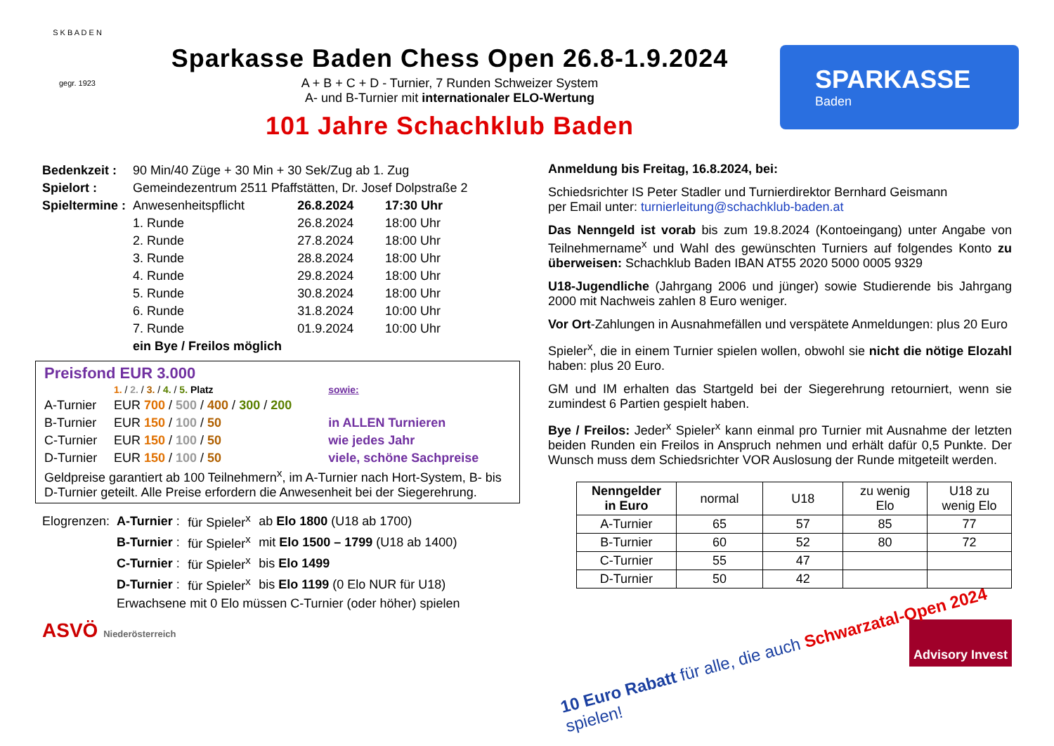S K B A D E N
gegr. 1923
Sparkasse Baden Chess Open 26.8-1.9.2024
A + B + C + D - Turnier, 7 Runden Schweizer System
A- und B-Turnier mit internationaler ELO-Wertung
101 Jahre Schachklub Baden
SPARKASSE
Baden
| Bedenkzeit : | 90 Min/40 Züge + 30 Min + 30 Sek/Zug ab 1. Zug | | |
| Spielort : | Gemeindezentrum 2511 Pfaffstätten, Dr. Josef Dolpstraße 2 | | |
| Spieltermine : | Anwesenheitspflicht | 26.8.2024 | 17:30 Uhr |
| | 1. Runde | 26.8.2024 | 18:00 Uhr |
| | 2. Runde | 27.8.2024 | 18:00 Uhr |
| | 3. Runde | 28.8.2024 | 18:00 Uhr |
| | 4. Runde | 29.8.2024 | 18:00 Uhr |
| | 5. Runde | 30.8.2024 | 18:00 Uhr |
| | 6. Runde | 31.8.2024 | 10:00 Uhr |
| | 7. Runde | 01.9.2024 | 10:00 Uhr |
| | ein Bye / Freilos möglich | | |
Preisfond EUR 3.000
| | 1. / 2. / 3. / 4. / 5. Platz | sowie: |
| A-Turnier | EUR 700 / 500 / 400 / 300 / 200 | |
| B-Turnier | EUR 150 / 100 / 50 | in ALLEN Turnieren |
| C-Turnier | EUR 150 / 100 / 50 | wie jedes Jahr |
| D-Turnier | EUR 150 / 100 / 50 | viele, schöne Sachpreise |
Geldpreise garantiert ab 100 Teilnehmern<sup>x</sup>, im A-Turnier nach Hort-System, B- bis D-Turnier geteilt. Alle Preise erfordern die Anwesenheit bei der Siegerehrung.
| Elogrenzen: | A-Turnier : | für Spieler<sup>x</sup> | ab Elo 1800 (U18 ab 1700) |
| | B-Turnier : | für Spieler<sup>x</sup> | mit Elo 1500 – 1799 (U18 ab 1400) |
| | C-Turnier : | für Spieler<sup>x</sup> | bis Elo 1499 |
| | D-Turnier : | für Spieler<sup>x</sup> | bis Elo 1199 (0 Elo NUR für U18) |
| | Erwachsene mit 0 Elo müssen C-Turnier (oder höher) spielen | | |
Anmeldung bis Freitag, 16.8.2024, bei:
Schiedsrichter IS Peter Stadler und Turnierdirektor Bernhard Geismann
per Email unter: turnierleitung@schachklub-baden.at
Das Nenngeld ist vorab bis zum 19.8.2024 (Kontoeingang) unter Angabe von Teilnehmername<sup>x</sup> und Wahl des gewünschten Turniers auf folgendes Konto zu überweisen: Schachklub Baden IBAN AT55 2020 5000 0005 9329
U18-Jugendliche (Jahrgang 2006 und jünger) sowie Studierende bis Jahrgang 2000 mit Nachweis zahlen 8 Euro weniger.
Vor Ort-Zahlungen in Ausnahmefällen und verspätete Anmeldungen: plus 20 Euro
Spieler<sup>x</sup>, die in einem Turnier spielen wollen, obwohl sie nicht die nötige Elozahl haben: plus 20 Euro.
GM und IM erhalten das Startgeld bei der Siegerehrung retourniert, wenn sie zumindest 6 Partien gespielt haben.
Bye / Freilos: Jeder<sup>x</sup> Spieler<sup>x</sup> kann einmal pro Turnier mit Ausnahme der letzten beiden Runden ein Freilos in Anspruch nehmen und erhält dafür 0,5 Punkte. Der Wunsch muss dem Schiedsrichter VOR Auslosung der Runde mitgeteilt werden.
| Nenngelder in Euro | normal | U18 | zu wenig Elo | U18 zu wenig Elo |
| A-Turnier | 65 | 57 | 85 | 77 |
| B-Turnier | 60 | 52 | 80 | 72 |
| C-Turnier | 55 | 47 | | |
| D-Turnier | 50 | 42 | | |
ASVÖ Niederösterreich
Advisory Invest
10 Euro Rabatt für alle, die auch Schwarzatal-Open 2024 spielen!